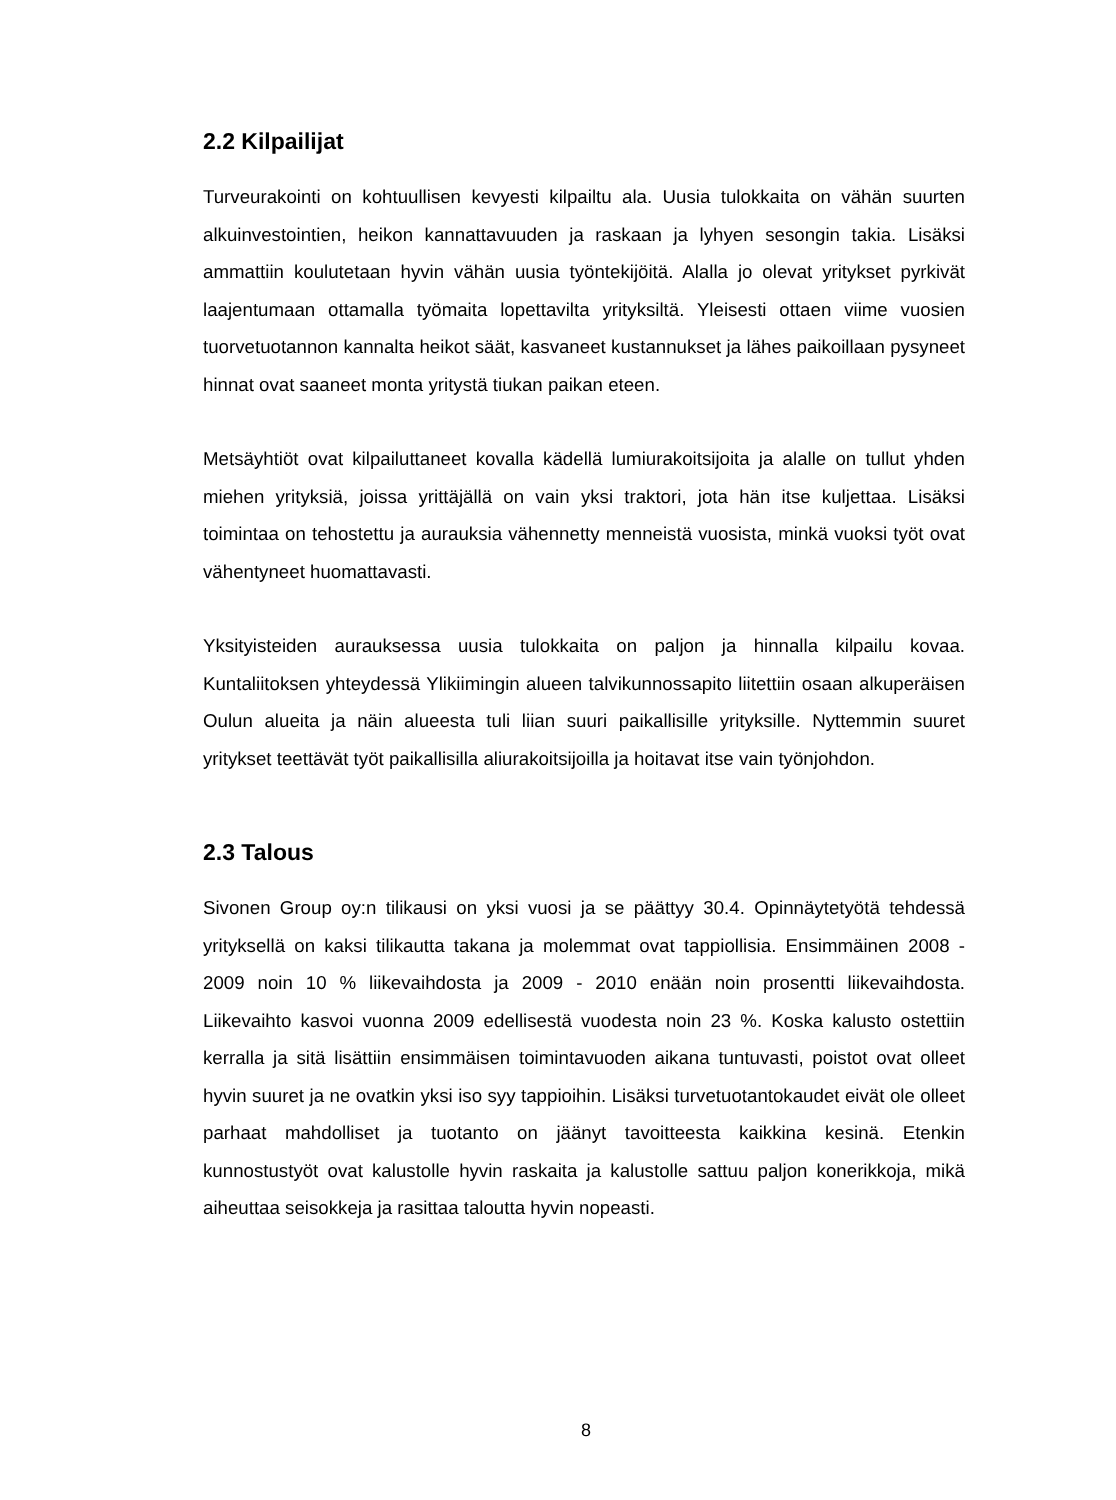2.2 Kilpailijat
Turveurakointi on kohtuullisen kevyesti kilpailtu ala. Uusia tulokkaita on vähän suurten alkuinvestointien, heikon kannattavuuden ja raskaan ja lyhyen sesongin takia. Lisäksi ammattiin koulutetaan hyvin vähän uusia työntekijöitä. Alalla jo olevat yritykset pyrkivät laajentumaan ottamalla työmaita lopettavilta yrityksiltä. Yleisesti ottaen viime vuosien tuorvetuotannon kannalta heikot säät, kasvaneet kustannukset ja lähes paikoillaan pysyneet hinnat ovat saaneet monta yritystä tiukan paikan eteen.
Metsäyhtiöt ovat kilpailuttaneet kovalla kädellä lumiurakoitsijoita ja alalle on tullut yhden miehen yrityksiä, joissa yrittäjällä on vain yksi traktori, jota hän itse kuljettaa. Lisäksi toimintaa on tehostettu ja aurauksia vähennetty menneistä vuosista, minkä vuoksi työt ovat vähentyneet huomattavasti.
Yksityisteiden aurauksessa uusia tulokkaita on paljon ja hinnalla kilpailu kovaa. Kuntaliitoksen yhteydessä Ylikiimingin alueen talvikunnossapito liitettiin osaan alkuperäisen Oulun alueita ja näin alueesta tuli liian suuri paikallisille yrityksille. Nyttemmin suuret yritykset teettävät työt paikallisilla aliurakoitsijoilla ja hoitavat itse vain työnjohdon.
2.3 Talous
Sivonen Group oy:n tilikausi on yksi vuosi ja se päättyy 30.4. Opinnäytetyötä tehdessä yrityksellä on kaksi tilikautta takana ja molemmat ovat tappiollisia. Ensimmäinen 2008 - 2009 noin 10 % liikevaihdosta ja 2009 - 2010 enään noin prosentti liikevaihdosta. Liikevaihto kasvoi vuonna 2009 edellisestä vuodesta noin 23 %. Koska kalusto ostettiin kerralla ja sitä lisättiin ensimmäisen toimintavuoden aikana tuntuvasti, poistot ovat olleet hyvin suuret ja ne ovatkin yksi iso syy tappioihin. Lisäksi turvetuotantokaudet eivät ole olleet parhaat mahdolliset ja tuotanto on jäänyt tavoitteesta kaikkina kesinä. Etenkin kunnostustyöt ovat kalustolle hyvin raskaita ja kalustolle sattuu paljon konerikkoja, mikä aiheuttaa seisokkeja ja rasittaa taloutta hyvin nopeasti.
8